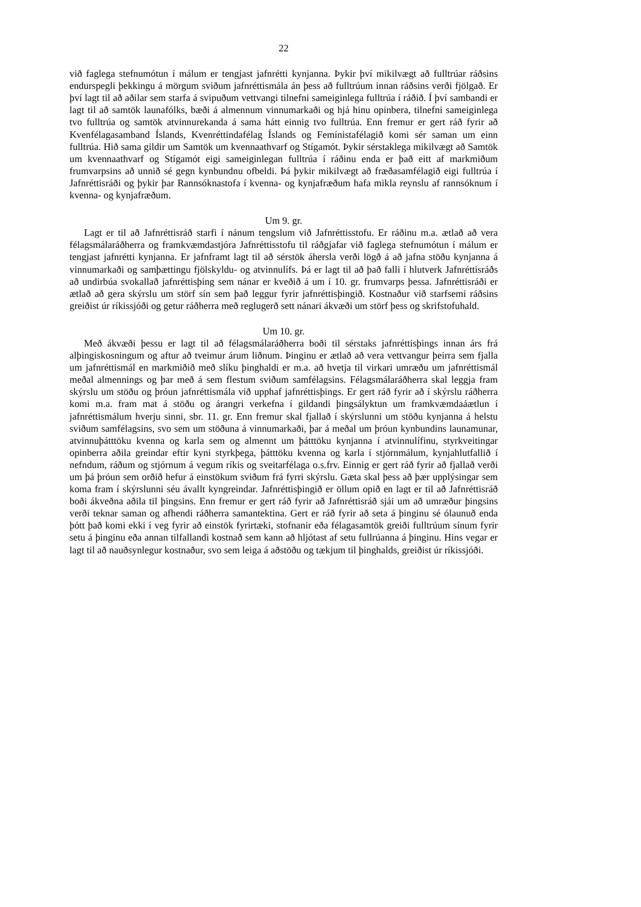22
við faglega stefnumótun í málum er tengjast jafnrétti kynjanna. Þykir því mikilvægt að fulltrúar ráðsins endurspegli þekkingu á mörgum sviðum jafnréttismála án þess að fulltrúum innan ráðsins verði fjölgað. Er því lagt til að aðilar sem starfa á svipuðum vettvangi tilnefni sameiginlega fulltrúa í ráðið. Í því sambandi er lagt til að samtök launafólks, bæði á almennum vinnumarkaði og hjá hinu opinbera, tilnefni sameiginlega tvo fulltrúa og samtök atvinnurekanda á sama hátt einnig tvo fulltrúa. Enn fremur er gert ráð fyrir að Kvenfélaga­samband Íslands, Kvenréttindafélag Íslands og Femínistafélagið komi sér saman um einn fulltrúa. Hið sama gildir um Samtök um kvennaathvarf og Stígamót. Þykir sérstaklega mikil­vægt að Samtök um kvennaathvarf og Stígamót eigi sameiginlegan fulltrúa í ráðinu enda er það eitt af markmiðum frumvarpsins að unnið sé gegn kynbundnu ofbeldi. Þá þykir mikil­vægt að fræðasamfélagið eigi fulltrúa í Jafnréttisráði og þykir þar Rannsóknastofa í kvenna- og kynjafræðum hafa mikla reynslu af rannsóknum í kvenna- og kynjafræðum.
Um 9. gr.
Lagt er til að Jafnréttisráð starfi í nánum tengslum við Jafnréttisstofu. Er ráðinu m.a. ætlað að vera félagsmálaráðherra og framkvæmdastjóra Jafnréttisstofu til ráðgjafar við faglega stefnumótun í málum er tengjast jafnrétti kynjanna. Er jafnframt lagt til að sérstök áhersla verði lögð á að jafna stöðu kynjanna á vinnumarkaði og samþættingu fjölskyldu- og atvinnu­lífs. Þá er lagt til að það falli í hlutverk Jafnréttisráðs að undirbúa svokallað jafnréttisþing sem nánar er kveðið á um í 10. gr. frumvarps þessa. Jafnréttisráði er ætlað að gera skýrslu um störf sín sem það leggur fyrir jafnréttisþingið. Kostnaður við starfsemi ráðsins greiðist úr ríkissjóði og getur ráðherra með reglugerð sett nánari ákvæði um störf þess og skrifstofu­hald.
Um 10. gr.
Með ákvæði þessu er lagt til að félagsmálaráðherra boði til sérstaks jafnréttisþings innan árs frá alþingiskosningum og aftur að tveimur árum liðnum. Þinginu er ætlað að vera vettvangur þeirra sem fjalla um jafnréttismál en markmiðið með slíku þinghaldi er m.a. að hvetja til virkari umræðu um jafnréttismál meðal almennings og þar með á sem flestum svið­um samfélagsins. Félagsmálaráðherra skal leggja fram skýrslu um stöðu og þróun jafnréttis­mála við upphaf jafnréttisþings. Er gert ráð fyrir að í skýrslu ráðherra komi m.a. fram mat á stöðu og árangri verkefna í gildandi þingsályktun um framkvæmdaáætlun í jafnréttismálum hverju sinni, sbr. 11. gr. Enn fremur skal fjallað í skýrslunni um stöðu kynjanna á helstu sviðum samfélagsins, svo sem um stöðuna á vinnumarkaði, þar á meðal um þróun kyn­bundins launamunar, atvinnuþátttöku kvenna og karla sem og almennt um þátttöku kynjanna í atvinnulífinu, styrkveitingar opinberra aðila greindar eftir kyni styrkþega, þátttöku kvenna og karla í stjórnmálum, kynjahlutfallið í nefndum, ráðum og stjórnum á vegum ríkis og sveitarfélaga o.s.frv. Einnig er gert ráð fyrir að fjallað verði um þá þróun sem orðið hefur á einstökum sviðum frá fyrri skýrslu. Gæta skal þess að þær upplýsingar sem koma fram í skýrslunni séu ávallt kyngreindar. Jafnréttisþingið er öllum opið en lagt er til að Jafnréttisráð boði ákveðna aðila til þingsins. Enn fremur er gert ráð fyrir að Jafnréttisráð sjái um að umræður þingsins verði teknar saman og afhendi ráðherra samantektina. Gert er ráð fyrir að seta á þinginu sé ólaunuð enda þótt það komi ekki í veg fyrir að einstök fyrirtæki, stofnanir eða félagasamtök greiði fulltrúum sínum fyrir setu á þinginu eða annan tilfallandi kostnað sem kann að hljótast af setu fullrúanna á þinginu. Hins vegar er lagt til að nauðsynlegur kostnaður, svo sem leiga á aðstöðu og tækjum til þinghalds, greiðist úr ríkissjóði.